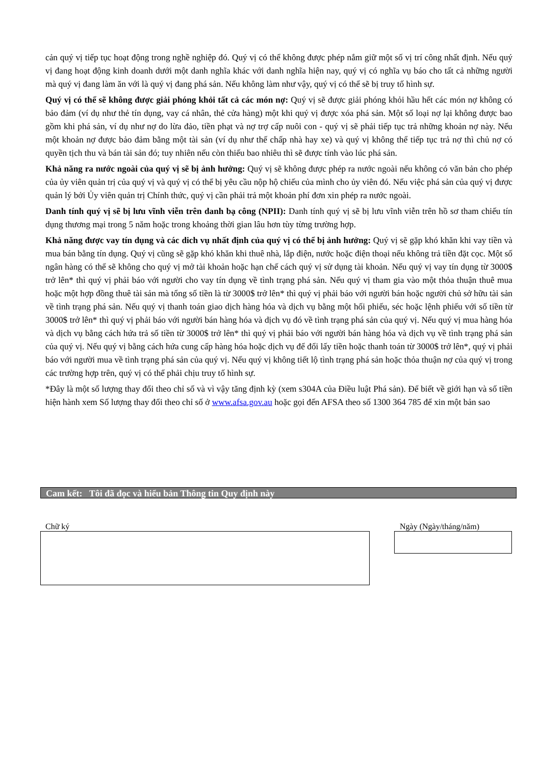cản quý vị tiếp tục hoạt động trong nghề nghiệp đó. Quý vị có thể không được phép nắm giữ một số vị trí công nhất định. Nếu quý vị đang hoạt động kinh doanh dưới một danh nghĩa khác với danh nghĩa hiện nay, quý vị có nghĩa vụ báo cho tất cả những người mà quý vị đang làm ăn với là quý vị đang phá sản. Nếu không làm như vậy, quý vị có thể sẽ bị truy tố hình sự.
Quý vị có thể sẽ không được giải phóng khỏi tất cả các món nợ: Quý vị sẽ được giải phóng khỏi hầu hết các món nợ không có bảo đảm (ví dụ như thẻ tín dụng, vay cá nhân, thẻ cửa hàng) một khi quý vị được xóa phá sản. Một số loại nợ lại không được bao gồm khi phá sản, ví dụ như nợ do lừa đảo, tiền phạt và nợ trợ cấp nuôi con - quý vị sẽ phải tiếp tục trả những khoản nợ này. Nếu một khoản nợ được bảo đảm bằng một tài sản (ví dụ như thế chấp nhà hay xe) và quý vị không thể tiếp tục trả nợ thì chủ nợ có quyền tịch thu và bán tài sản đó; tuy nhiên nếu còn thiếu bao nhiêu thì sẽ được tính vào lúc phá sản.
Khả năng ra nước ngoài của quý vị sẽ bị ảnh hưởng: Quý vị sẽ không được phép ra nước ngoài nếu không có văn bản cho phép của ủy viên quản trị của quý vị và quý vị có thể bị yêu cầu nộp hộ chiếu của mình cho ủy viên đó. Nếu việc phá sản của quý vị được quản lý bởi Ủy viên quản trị Chính thức, quý vị cần phải trả một khoản phí đơn xin phép ra nước ngoài.
Danh tính quý vị sẽ bị lưu vĩnh viễn trên danh bạ công (NPII): Danh tính quý vị sẽ bị lưu vĩnh viễn trên hồ sơ tham chiếu tín dụng thương mại trong 5 năm hoặc trong khoảng thời gian lâu hơn tùy từng trường hợp.
Khả năng được vay tín dụng và các dich vụ nhất định của quý vị có thể bị ảnh hưởng: Quý vị sẽ gặp khó khăn khi vay tiền và mua bán bằng tín dụng. Quý vị cũng sẽ gặp khó khăn khi thuê nhà, lắp điện, nước hoặc điện thoại nếu không trả tiền đặt cọc. Một số ngân hàng có thể sẽ không cho quý vị mở tài khoản hoặc hạn chế cách quý vị sử dụng tài khoản. Nếu quý vị vay tín dụng từ 3000$ trở lên* thì quý vị phải báo với người cho vay tín dụng về tình trạng phá sản. Nếu quý vị tham gia vào một thỏa thuận thuê mua hoặc một hợp đồng thuê tài sản mà tổng số tiền là từ 3000$ trở lên* thì quý vị phải báo với người bán hoặc người chủ sở hữu tài sản về tình trạng phá sản. Nếu quý vị thanh toán giao dịch hàng hóa và dịch vụ bằng một hối phiếu, séc hoặc lệnh phiếu với số tiền từ 3000$ trở lên* thì quý vị phải báo với người bán hàng hóa và dịch vụ đó về tình trạng phá sản của quý vị. Nếu quý vị mua hàng hóa và dịch vụ bằng cách hứa trả số tiền từ 3000$ trở lên* thì quý vị phải báo với người bán hàng hóa và dịch vụ về tình trạng phá sản của quý vị. Nếu quý vị bằng cách hứa cung cấp hàng hóa hoặc dịch vụ để đổi lấy tiền hoặc thanh toán từ 3000$ trở lên*, quý vị phải báo với người mua về tình trạng phá sản của quý vị. Nếu quý vị không tiết lộ tình trạng phá sản hoặc thỏa thuận nợ của quý vị trong các trường hợp trên, quý vị có thể phải chịu truy tố hình sự.
*Đây là một số lượng thay đổi theo chỉ số và vì vậy tăng định kỳ (xem s304A của Điều luật Phá sản). Để biết về giới hạn và số tiền hiện hành xem Số lượng thay đổi theo chỉ số ở www.afsa.gov.au hoặc gọi đến AFSA theo số 1300 364 785 để xin một bản sao
Cam kết: Tôi đã đọc và hiểu bản Thông tin Quy định này
Chữ ký Ngày (Ngày/tháng/năm)